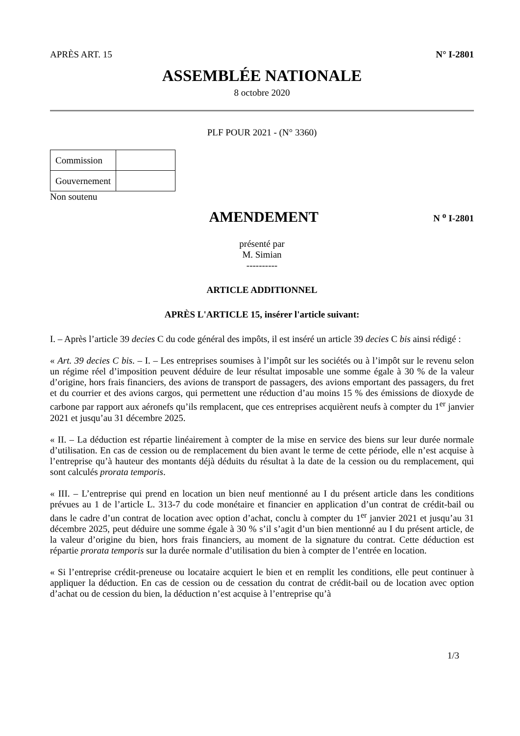APRÈS ART. 15 N° I-2801
ASSEMBLÉE NATIONALE
8 octobre 2020
PLF POUR 2021 - (N° 3360)
| Commission | |
| Gouvernement | |
Non soutenu
AMENDEMENT
N <sup>o</sup> I-2801
présenté par
M. Simian
----------
ARTICLE ADDITIONNEL
APRÈS L'ARTICLE 15, insérer l'article suivant:
I. – Après l’article 39 decies C du code général des impôts, il est inséré un article 39 decies C bis ainsi rédigé :
« Art. 39 decies C bis. – I. – Les entreprises soumises à l’impôt sur les sociétés ou à l’impôt sur le revenu selon un régime réel d’imposition peuvent déduire de leur résultat imposable une somme égale à 30 % de la valeur d’origine, hors frais financiers, des avions de transport de passagers, des avions emportant des passagers, du fret et du courrier et des avions cargos, qui permettent une réduction d’au moins 15 % des émissions de dioxyde de carbone par rapport aux aéronefs qu’ils remplacent, que ces entreprises acquièrent neufs à compter du 1<sup>er</sup> janvier 2021 et jusqu’au 31 décembre 2025.
« II. – La déduction est répartie linéairement à compter de la mise en service des biens sur leur durée normale d’utilisation. En cas de cession ou de remplacement du bien avant le terme de cette période, elle n’est acquise à l’entreprise qu’à hauteur des montants déjà déduits du résultat à la date de la cession ou du remplacement, qui sont calculés prorata temporis.
« III. – L’entreprise qui prend en location un bien neuf mentionné au I du présent article dans les conditions prévues au 1 de l’article L. 313-7 du code monétaire et financier en application d’un contrat de crédit-bail ou dans le cadre d’un contrat de location avec option d’achat, conclu à compter du 1<sup>er</sup> janvier 2021 et jusqu’au 31 décembre 2025, peut déduire une somme égale à 30 % s’il s’agit d’un bien mentionné au I du présent article, de la valeur d’origine du bien, hors frais financiers, au moment de la signature du contrat. Cette déduction est répartie prorata temporis sur la durée normale d’utilisation du bien à compter de l’entrée en location.
« Si l’entreprise crédit-preneuse ou locataire acquiert le bien et en remplit les conditions, elle peut continuer à appliquer la déduction. En cas de cession ou de cessation du contrat de crédit-bail ou de location avec option d’achat ou de cession du bien, la déduction n’est acquise à l’entreprise qu’à
1/3